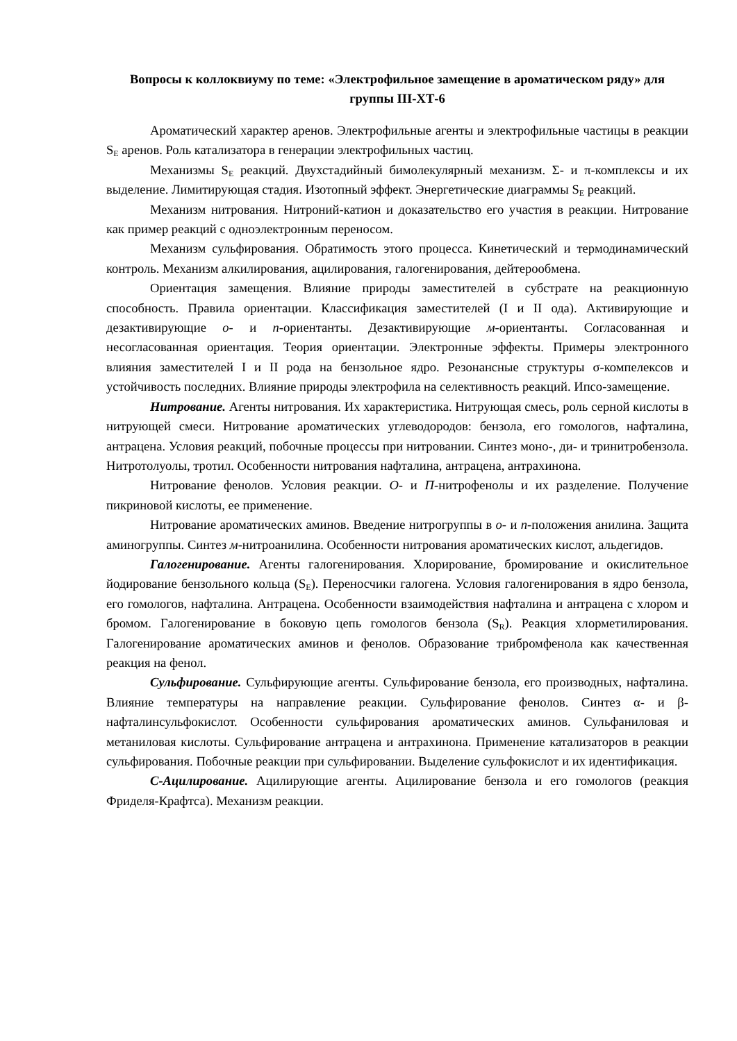Вопросы к коллоквиуму по теме: «Электрофильное замещение в ароматическом ряду» для группы III-ХТ-6
Ароматический характер аренов. Электрофильные агенты и электрофильные частицы в реакции S<sub>E</sub> аренов. Роль катализатора в генерации электрофильных частиц.
Механизмы S<sub>E</sub> реакций. Двухстадийный бимолекулярный механизм. Σ- и π-комплексы и их выделение. Лимитирующая стадия. Изотопный эффект. Энергетические диаграммы S<sub>E</sub> реакций.
Механизм нитрования. Нитроний-катион и доказательство его участия в реакции. Нитрование как пример реакций с одноэлектронным переносом.
Механизм сульфирования. Обратимость этого процесса. Кинетический и термодинамический контроль. Механизм алкилирования, ацилирования, галогенирования, дейтерообмена.
Ориентация замещения. Влияние природы заместителей в субстрате на реакционную способность. Правила ориентации. Классификация заместителей (I и II ода). Активирующие и дезактивирующие о- и п-ориентанты. Дезактивирующие м-ориентанты. Согласованная и несогласованная ориентация. Теория ориентации. Электронные эффекты. Примеры электронного влияния заместителей I и II рода на бензольное ядро. Резонансные структуры σ-компелексов и устойчивость последних. Влияние природы электрофила на селективность реакций. Ипсо-замещение.
Нитрование. Агенты нитрования. Их характеристика. Нитрующая смесь, роль серной кислоты в нитрующей смеси. Нитрование ароматических углеводородов: бензола, его гомологов, нафталина, антрацена. Условия реакций, побочные процессы при нитровании. Синтез моно-, ди- и тринитробензола. Нитротолуолы, тротил. Особенности нитрования нафталина, антрацена, антрахинона.
Нитрование фенолов. Условия реакции. О- и П-нитрофенолы и их разделение. Получение пикриновой кислоты, ее применение.
Нитрование ароматических аминов. Введение нитрогруппы в о- и п-положения анилина. Защита аминогруппы. Синтез м-нитроанилина. Особенности нитрования ароматических кислот, альдегидов.
Галогенирование. Агенты галогенирования. Хлорирование, бромирование и окислительное йодирование бензольного кольца (S<sub>E</sub>). Переносчики галогена. Условия галогенирования в ядро бензола, его гомологов, нафталина. Антрацена. Особенности взаимодействия нафталина и антрацена с хлором и бромом. Галогенирование в боковую цепь гомологов бензола (S<sub>R</sub>). Реакция хлорметилирования. Галогенирование ароматических аминов и фенолов. Образование трибромфенола как качественная реакция на фенол.
Сульфирование. Сульфирующие агенты. Сульфирование бензола, его производных, нафталина. Влияние температуры на направление реакции. Сульфирование фенолов. Синтез α- и β-нафталинсульфокислот. Особенности сульфирования ароматических аминов. Сульфаниловая и метаниловая кислоты. Сульфирование антрацена и антрахинона. Применение катализаторов в реакции сульфирования. Побочные реакции при сульфировании. Выделение сульфокислот и их идентификация.
С-Ацилирование. Ацилирующие агенты. Ацилирование бензола и его гомологов (реакция Фриделя-Крафтса). Механизм реакции.